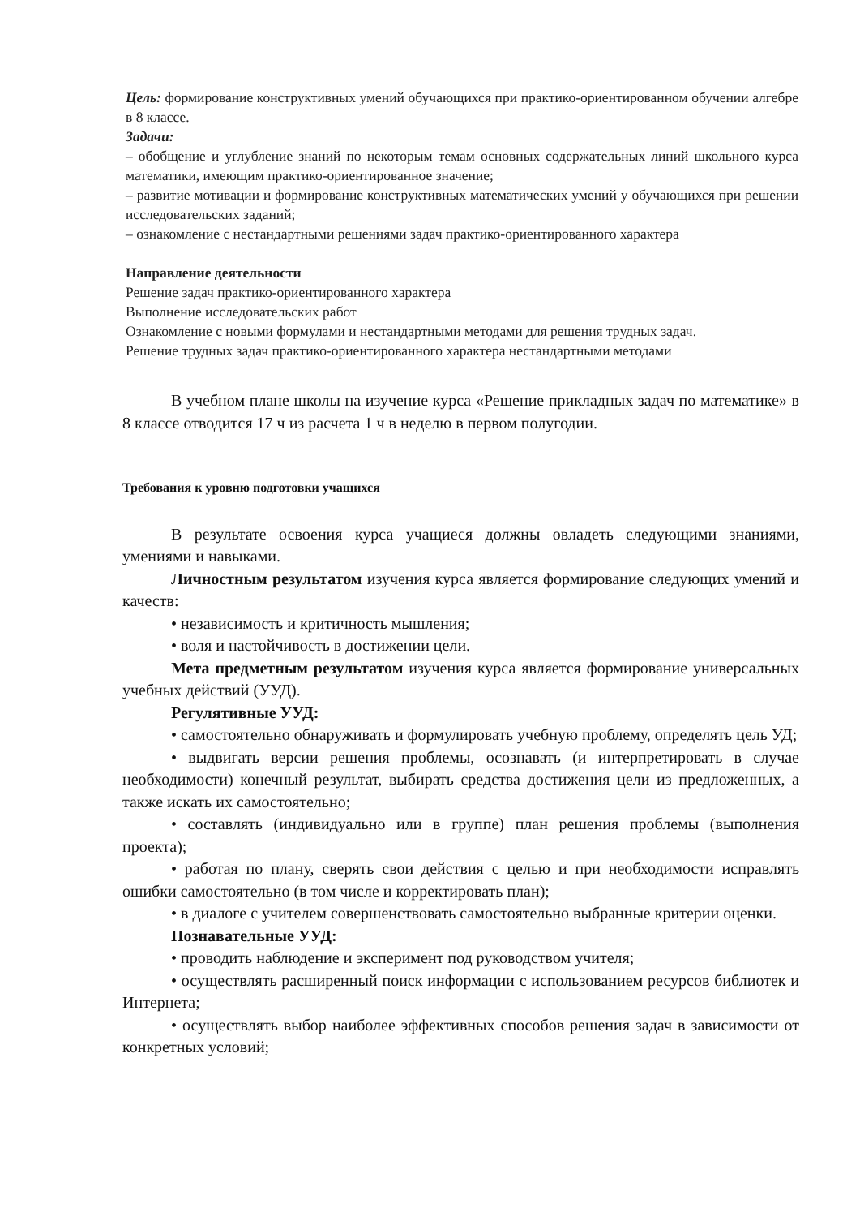Цель: формирование конструктивных умений обучающихся при практико-ориентированном обучении алгебре в 8 классе.
Задачи:
– обобщение и углубление знаний по некоторым темам основных содержательных линий школьного курса математики, имеющим практико-ориентированное значение;
– развитие мотивации и формирование конструктивных математических умений у обучающихся при решении исследовательских заданий;
– ознакомление с нестандартными решениями задач практико-ориентированного характера
Направление деятельности
Решение задач практико-ориентированного характера
Выполнение исследовательских работ
Ознакомление с новыми формулами и нестандартными методами для решения трудных задач.
Решение трудных задач практико-ориентированного характера нестандартными методами
В учебном плане школы на изучение курса «Решение прикладных задач по математике» в 8 классе отводится 17 ч из расчета 1 ч в неделю в первом полугодии.
Требования к уровню подготовки учащихся
В результате освоения курса учащиеся должны овладеть следующими знаниями, умениями и навыками.
Личностным результатом изучения курса является формирование следующих умений и качеств:
• независимость и критичность мышления;
• воля и настойчивость в достижении цели.
Мета предметным результатом изучения курса является формирование универсальных учебных действий (УУД).
Регулятивные УУД:
• самостоятельно обнаруживать и формулировать учебную проблему, определять цель УД;
• выдвигать версии решения проблемы, осознавать (и интерпретировать в случае необходимости) конечный результат, выбирать средства достижения цели из предложенных, а также искать их самостоятельно;
• составлять (индивидуально или в группе) план решения проблемы (выполнения проекта);
• работая по плану, сверять свои действия с целью и при необходимости исправлять ошибки самостоятельно (в том числе и корректировать план);
• в диалоге с учителем совершенствовать самостоятельно выбранные критерии оценки.
Познавательные УУД:
• проводить наблюдение и эксперимент под руководством учителя;
• осуществлять расширенный поиск информации с использованием ресурсов библиотек и Интернета;
• осуществлять выбор наиболее эффективных способов решения задач в зависимости от конкретных условий;